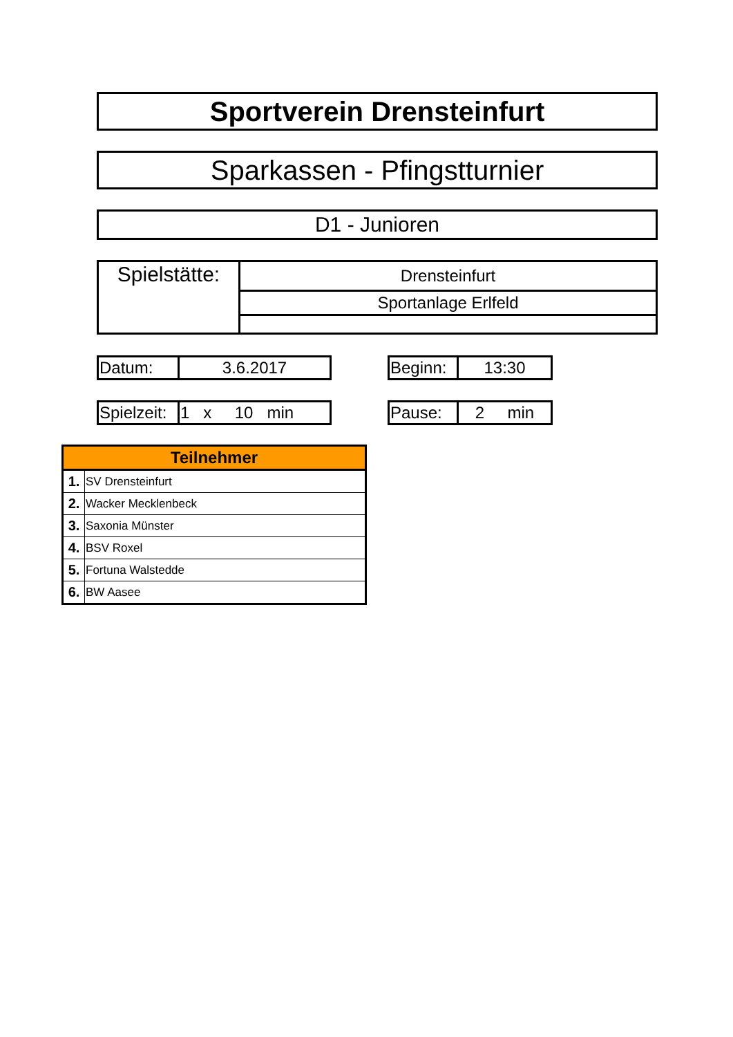Sportverein Drensteinfurt
Sparkassen - Pfingstturnier
D1 - Junioren
| Spielstätte: | Drensteinfurt |
| | Sportanlage Erlfeld |
| Datum: | 3.6.2017 |
| Beginn: | 13:30 |
| Spielzeit: | 1 x 10 min |
| Pause: | 2 min |
| Teilnehmer | |
| --- | --- |
| 1. | SV Drensteinfurt |
| 2. | Wacker Mecklenbeck |
| 3. | Saxonia Münster |
| 4. | BSV Roxel |
| 5. | Fortuna Walstedde |
| 6. | BW Aasee |